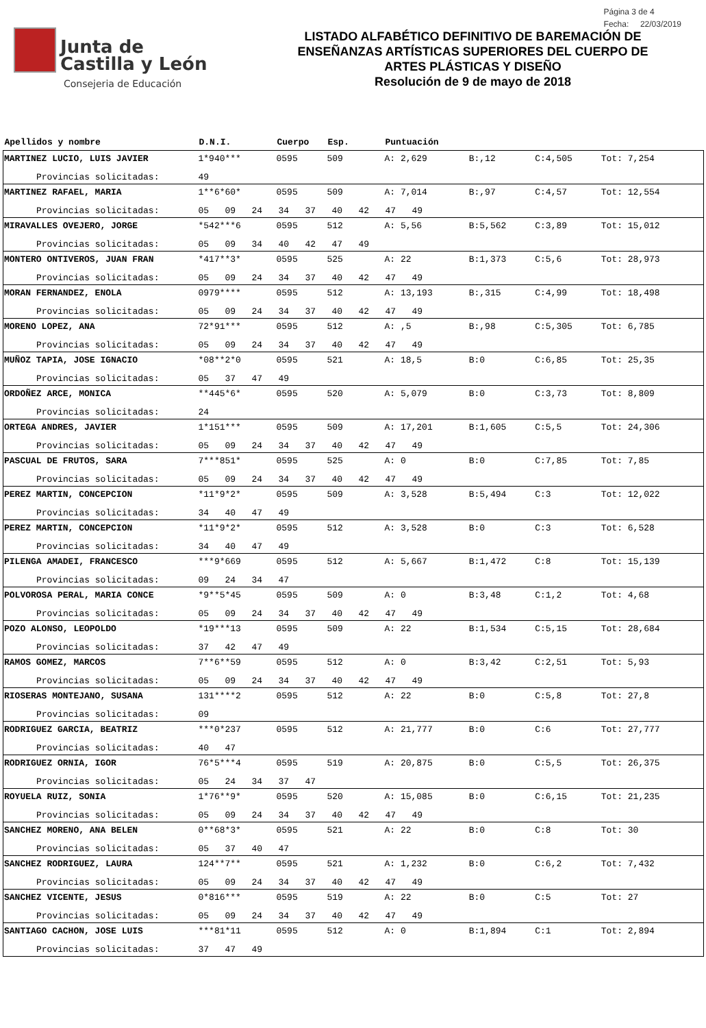Junta de
Castilla y León
Consejeria de Educación
LISTADO ALFABÉTICO DEFINITIVO DE BAREMACIÓN DE
ENSEÑANZAS ARTÍSTICAS SUPERIORES DEL CUERPO DE
ARTES PLÁSTICAS Y DISEÑO
Resolución de 9 de mayo de 2018
Página 3 de 4
Fecha: 22/03/2019
| Apellidos y nombre | D.N.I. | Cuerpo | Esp. | Puntuación | | | |
| --- | --- | --- | --- | --- | --- | --- | --- |
| MARTINEZ LUCIO, LUIS JAVIER | 1*940*** | 0595 | 509 | A: 2,629 | B:,12 | C:4,505 | Tot: 7,254 |
| Provincias solicitadas: | 49 | | | | | | |
| MARTINEZ RAFAEL, MARIA | 1**6*60* | 0595 | 509 | A: 7,014 | B:,97 | C:4,57 | Tot: 12,554 |
| Provincias solicitadas: | 05 09 24 34 37 40 42 47 49 | | | | | | |
| MIRAVALLES OVEJERO, JORGE | *542***6 | 0595 | 512 | A: 5,56 | B:5,562 | C:3,89 | Tot: 15,012 |
| Provincias solicitadas: | 05 09 34 40 42 47 49 | | | | | | |
| MONTERO ONTIVEROS, JUAN FRAN | *417**3* | 0595 | 525 | A: 22 | B:1,373 | C:5,6 | Tot: 28,973 |
| Provincias solicitadas: | 05 09 24 34 37 40 42 47 49 | | | | | | |
| MORAN FERNANDEZ, ENOLA | 0979**** | 0595 | 512 | A: 13,193 | B:,315 | C:4,99 | Tot: 18,498 |
| Provincias solicitadas: | 05 09 24 34 37 40 42 47 49 | | | | | | |
| MORENO LOPEZ, ANA | 72*91*** | 0595 | 512 | A: ,5 | B:,98 | C:5,305 | Tot: 6,785 |
| Provincias solicitadas: | 05 09 24 34 37 40 42 47 49 | | | | | | |
| MUÑOZ TAPIA, JOSE IGNACIO | *08**2*0 | 0595 | 521 | A: 18,5 | B:0 | C:6,85 | Tot: 25,35 |
| Provincias solicitadas: | 05 37 47 49 | | | | | | |
| ORDOÑEZ ARCE, MONICA | **445*6* | 0595 | 520 | A: 5,079 | B:0 | C:3,73 | Tot: 8,809 |
| Provincias solicitadas: | 24 | | | | | | |
| ORTEGA ANDRES, JAVIER | 1*151*** | 0595 | 509 | A: 17,201 | B:1,605 | C:5,5 | Tot: 24,306 |
| Provincias solicitadas: | 05 09 24 34 37 40 42 47 49 | | | | | | |
| PASCUAL DE FRUTOS, SARA | 7***851* | 0595 | 525 | A: 0 | B:0 | C:7,85 | Tot: 7,85 |
| Provincias solicitadas: | 05 09 24 34 37 40 42 47 49 | | | | | | |
| PEREZ MARTIN, CONCEPCION | *11*9*2* | 0595 | 509 | A: 3,528 | B:5,494 | C:3 | Tot: 12,022 |
| Provincias solicitadas: | 34 40 47 49 | | | | | | |
| PEREZ MARTIN, CONCEPCION | *11*9*2* | 0595 | 512 | A: 3,528 | B:0 | C:3 | Tot: 6,528 |
| Provincias solicitadas: | 34 40 47 49 | | | | | | |
| PILENGA AMADEI, FRANCESCO | ***9*669 | 0595 | 512 | A: 5,667 | B:1,472 | C:8 | Tot: 15,139 |
| Provincias solicitadas: | 09 24 34 47 | | | | | | |
| POLVOROSA PERAL, MARIA CONCE | *9**5*45 | 0595 | 509 | A: 0 | B:3,48 | C:1,2 | Tot: 4,68 |
| Provincias solicitadas: | 05 09 24 34 37 40 42 47 49 | | | | | | |
| POZO ALONSO, LEOPOLDO | *19***13 | 0595 | 509 | A: 22 | B:1,534 | C:5,15 | Tot: 28,684 |
| Provincias solicitadas: | 37 42 47 49 | | | | | | |
| RAMOS GOMEZ, MARCOS | 7**6**59 | 0595 | 512 | A: 0 | B:3,42 | C:2,51 | Tot: 5,93 |
| Provincias solicitadas: | 05 09 24 34 37 40 42 47 49 | | | | | | |
| RIOSERAS MONTEJANO, SUSANA | 131****2 | 0595 | 512 | A: 22 | B:0 | C:5,8 | Tot: 27,8 |
| Provincias solicitadas: | 09 | | | | | | |
| RODRIGUEZ GARCIA, BEATRIZ | ***0*237 | 0595 | 512 | A: 21,777 | B:0 | C:6 | Tot: 27,777 |
| Provincias solicitadas: | 40 47 | | | | | | |
| RODRIGUEZ ORNIA, IGOR | 76*5***4 | 0595 | 519 | A: 20,875 | B:0 | C:5,5 | Tot: 26,375 |
| Provincias solicitadas: | 05 24 34 37 47 | | | | | | |
| ROYUELA RUIZ, SONIA | 1*76**9* | 0595 | 520 | A: 15,085 | B:0 | C:6,15 | Tot: 21,235 |
| Provincias solicitadas: | 05 09 24 34 37 40 42 47 49 | | | | | | |
| SANCHEZ MORENO, ANA BELEN | 0**68*3* | 0595 | 521 | A: 22 | B:0 | C:8 | Tot: 30 |
| Provincias solicitadas: | 05 37 40 47 | | | | | | |
| SANCHEZ RODRIGUEZ, LAURA | 124**7** | 0595 | 521 | A: 1,232 | B:0 | C:6,2 | Tot: 7,432 |
| Provincias solicitadas: | 05 09 24 34 37 40 42 47 49 | | | | | | |
| SANCHEZ VICENTE, JESUS | 0*816*** | 0595 | 519 | A: 22 | B:0 | C:5 | Tot: 27 |
| Provincias solicitadas: | 05 09 24 34 37 40 42 47 49 | | | | | | |
| SANTIAGO CACHON, JOSE LUIS | ***81*11 | 0595 | 512 | A: 0 | B:1,894 | C:1 | Tot: 2,894 |
| Provincias solicitadas: | 37 47 49 | | | | | | |